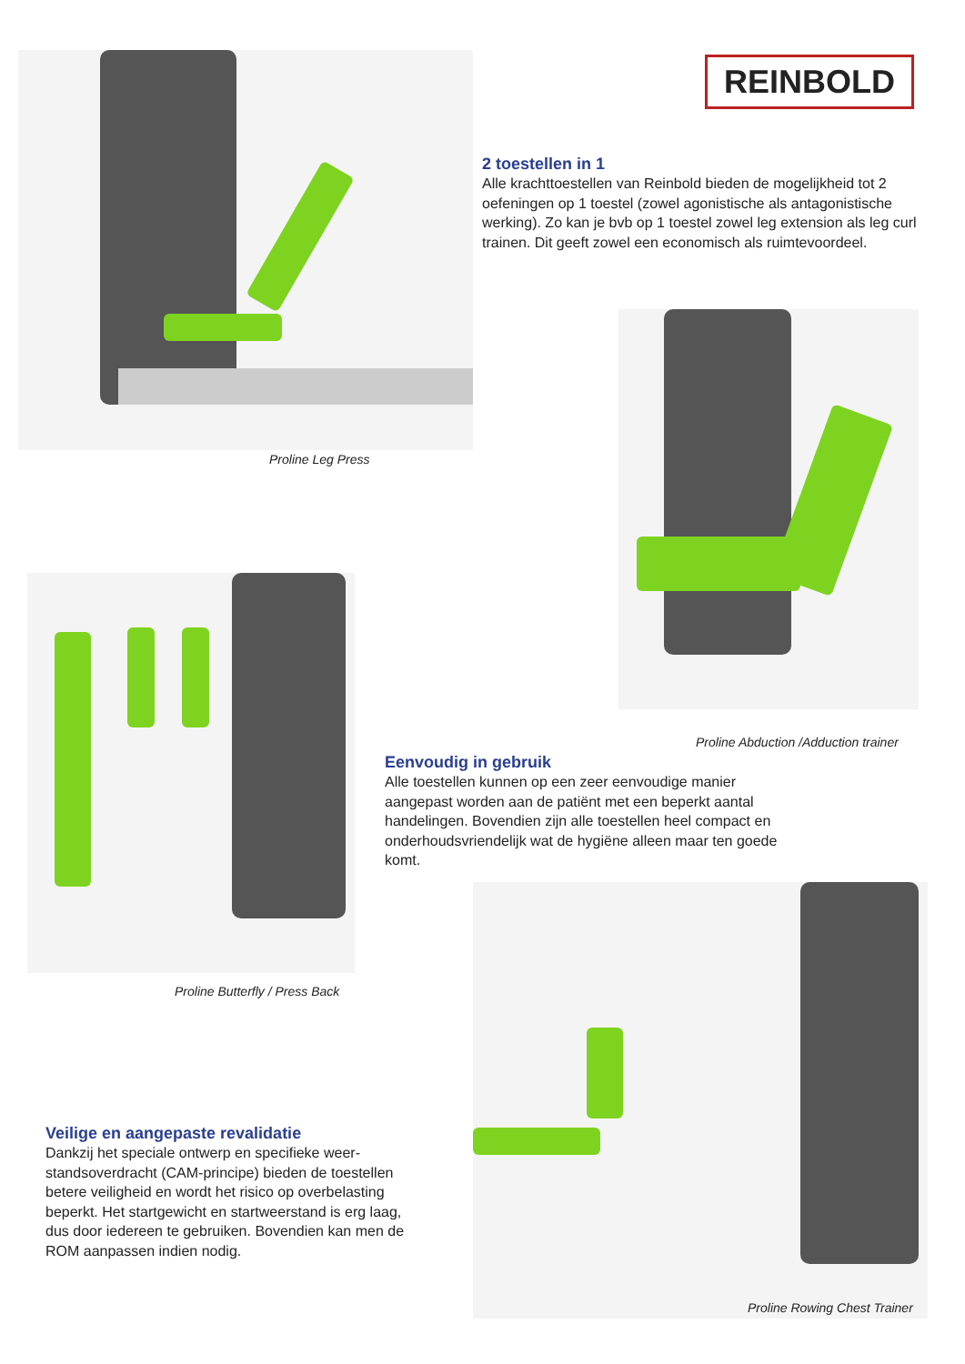Proline Leg Press
REINBOLD
2 toestellen in 1
Alle krachttoestellen van Reinbold bieden de mogelijkheid tot 2 oefeningen op 1 toestel (zowel agonistische als antagonistische werking). Zo kan je bvb op 1 toestel zowel leg extension als leg curl trainen. Dit geeft zowel een economisch als ruimtevoordeel.
Proline Abduction /Adduction trainer
Eenvoudig in gebruik
Alle toestellen kunnen op een zeer eenvoudige manier aangepast worden aan de patiënt met een beperkt aantal handelingen. Bovendien zijn alle toestellen heel compact en onderhoudsvriendelijk wat de hygiëne alleen maar ten goede komt.
Proline Butterfly / Press Back
Veilige en aangepaste revalidatie
Dankzij het speciale ontwerp en specifieke weer-standsoverdracht (CAM-principe) bieden de toestellen betere veiligheid en wordt het risico op overbelasting beperkt. Het startgewicht en startweerstand is erg laag, dus door iedereen te gebruiken. Bovendien kan men de ROM aanpassen indien nodig.
Proline Rowing Chest Trainer